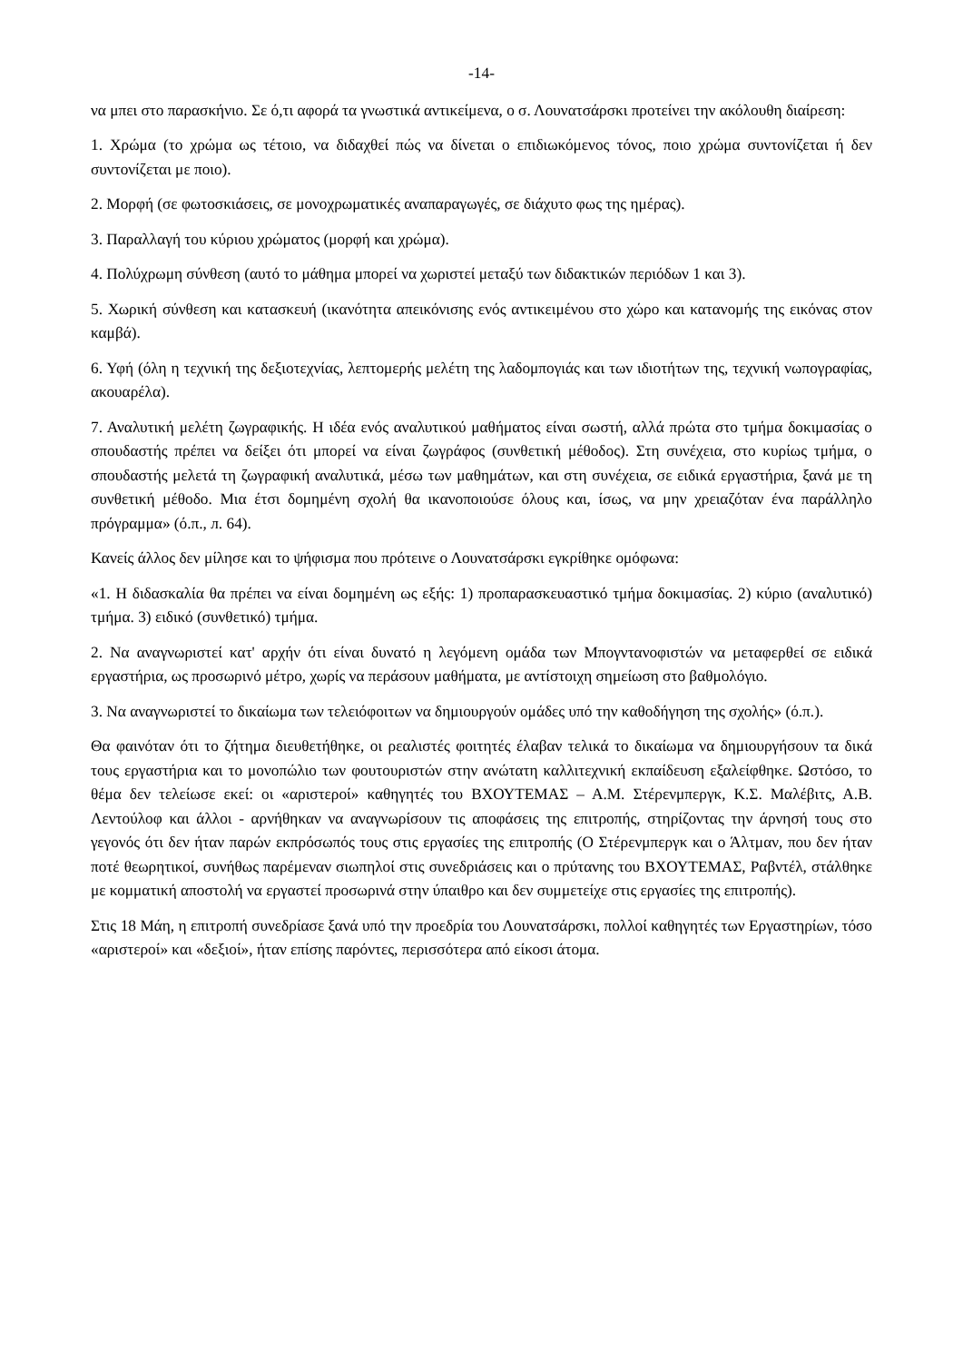-14-
να μπει στο παρασκήνιο. Σε ό,τι αφορά τα γνωστικά αντικείμενα, ο σ. Λουνατσάρσκι προτείνει την ακόλουθη διαίρεση:
1. Χρώμα (το χρώμα ως τέτοιο, να διδαχθεί πώς να δίνεται ο επιδιωκόμενος τόνος, ποιο χρώμα συντονίζεται ή δεν συντονίζεται με ποιο).
2. Μορφή (σε φωτοσκιάσεις, σε μονοχρωματικές αναπαραγωγές, σε διάχυτο φως της ημέρας).
3. Παραλλαγή του κύριου χρώματος (μορφή και χρώμα).
4. Πολύχρωμη σύνθεση (αυτό το μάθημα μπορεί να χωριστεί μεταξύ των διδακτικών περιόδων 1 και 3).
5. Χωρική σύνθεση και κατασκευή (ικανότητα απεικόνισης ενός αντικειμένου στο χώρο και κατανομής της εικόνας στον καμβά).
6. Υφή (όλη η τεχνική της δεξιοτεχνίας, λεπτομερής μελέτη της λαδομπογιάς και των ιδιοτήτων της, τεχνική νωπογραφίας, ακουαρέλα).
7. Αναλυτική μελέτη ζωγραφικής. Η ιδέα ενός αναλυτικού μαθήματος είναι σωστή, αλλά πρώτα στο τμήμα δοκιμασίας ο σπουδαστής πρέπει να δείξει ότι μπορεί να είναι ζωγράφος (συνθετική μέθοδος). Στη συνέχεια, στο κυρίως τμήμα, ο σπουδαστής μελετά τη ζωγραφική αναλυτικά, μέσω των μαθημάτων, και στη συνέχεια, σε ειδικά εργαστήρια, ξανά με τη συνθετική μέθοδο. Μια έτσι δομημένη σχολή θα ικανοποιούσε όλους και, ίσως, να μην χρειαζόταν ένα παράλληλο πρόγραμμα» (ό.π., л. 64).
Κανείς άλλος δεν μίλησε και το ψήφισμα που πρότεινε ο Λουνατσάρσκι εγκρίθηκε ομόφωνα:
«1. Η διδασκαλία θα πρέπει να είναι δομημένη ως εξής: 1) προπαρασκευαστικό τμήμα δοκιμασίας. 2) κύριο (αναλυτικό) τμήμα. 3) ειδικό (συνθετικό) τμήμα.
2. Να αναγνωριστεί κατ' αρχήν ότι είναι δυνατό η λεγόμενη ομάδα των Μπογντανοφιστών να μεταφερθεί σε ειδικά εργαστήρια, ως προσωρινό μέτρο, χωρίς να περάσουν μαθήματα, με αντίστοιχη σημείωση στο βαθμολόγιο.
3. Να αναγνωριστεί το δικαίωμα των τελειόφοιτων να δημιουργούν ομάδες υπό την καθοδήγηση της σχολής» (ό.π.).
Θα φαινόταν ότι το ζήτημα διευθετήθηκε, οι ρεαλιστές φοιτητές έλαβαν τελικά το δικαίωμα να δημιουργήσουν τα δικά τους εργαστήρια και το μονοπώλιο των φουτουριστών στην ανώτατη καλλιτεχνική εκπαίδευση εξαλείφθηκε. Ωστόσο, το θέμα δεν τελείωσε εκεί: οι «αριστεροί» καθηγητές του ΒΧΟΥΤΕΜΑΣ – Α.Μ. Στέρενμπεργκ, Κ.Σ. Μαλέβιτς, Α.Β. Λεντούλοφ και άλλοι - αρνήθηκαν να αναγνωρίσουν τις αποφάσεις της επιτροπής, στηρίζοντας την άρνησή τους στο γεγονός ότι δεν ήταν παρών εκπρόσωπός τους στις εργασίες της επιτροπής (Ο Στέρενμπεργκ και ο Άλτμαν, που δεν ήταν ποτέ θεωρητικοί, συνήθως παρέμεναν σιωπηλοί στις συνεδριάσεις και ο πρύτανης του ΒΧΟΥΤΕΜΑΣ, Ραβντέλ, στάλθηκε με κομματική αποστολή να εργαστεί προσωρινά στην ύπαιθρο και δεν συμμετείχε στις εργασίες της επιτροπής).
Στις 18 Μάη, η επιτροπή συνεδρίασε ξανά υπό την προεδρία του Λουνατσάρσκι, πολλοί καθηγητές των Εργαστηρίων, τόσο «αριστεροί» και «δεξιοί», ήταν επίσης παρόντες, περισσότερα από είκοσι άτομα.